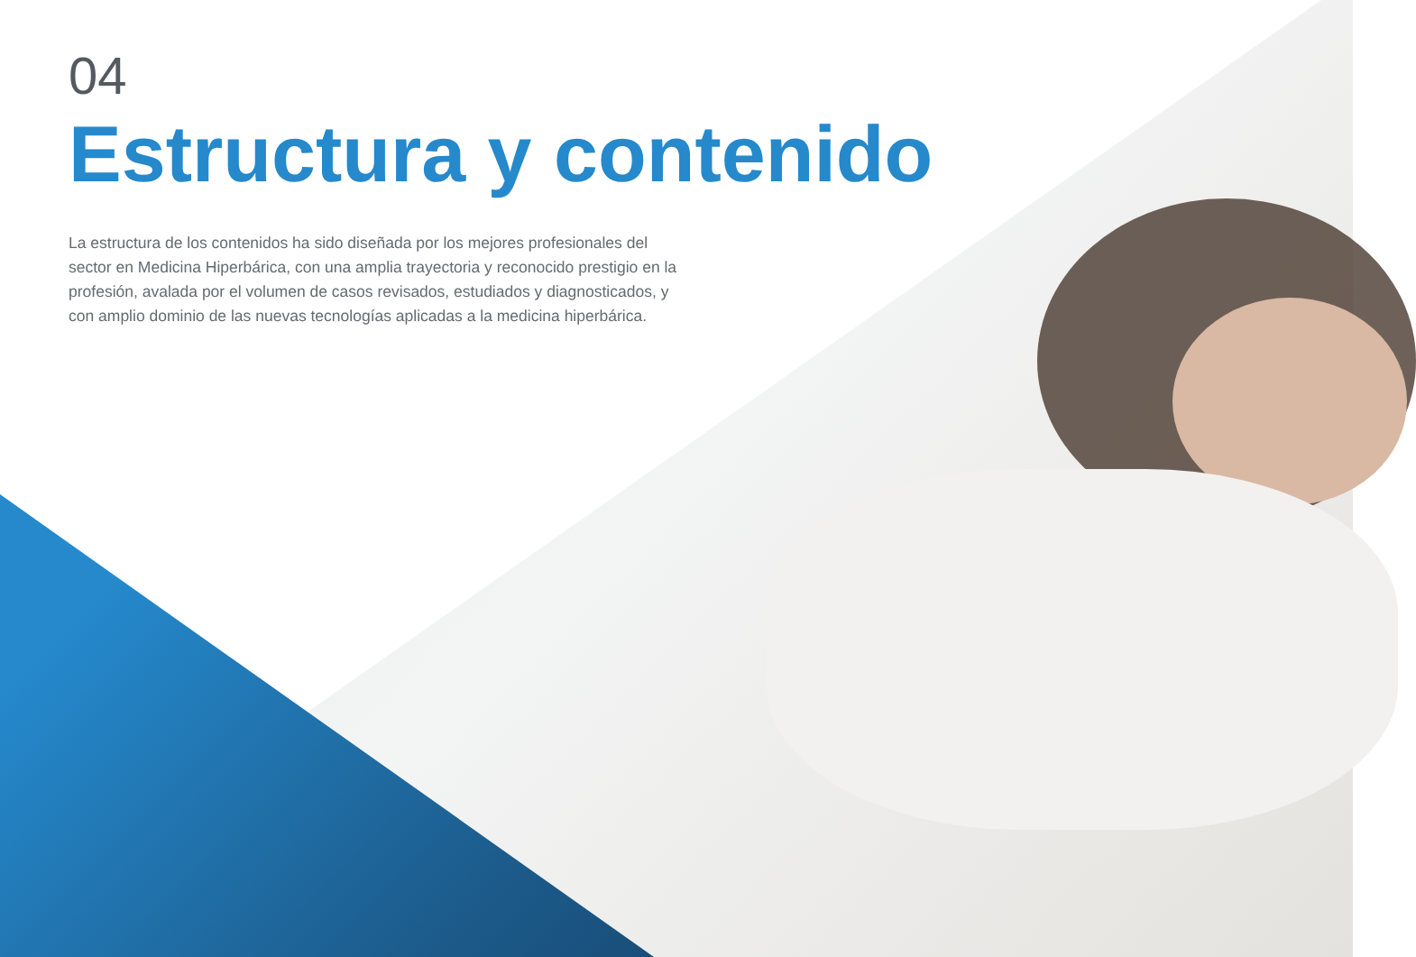04
Estructura y contenido
La estructura de los contenidos ha sido diseñada por los mejores profesionales del sector en Medicina Hiperbárica, con una amplia trayectoria y reconocido prestigio en la profesión, avalada por el volumen de casos revisados, estudiados y diagnosticados, y con amplio dominio de las nuevas tecnologías aplicadas a la medicina hiperbárica.